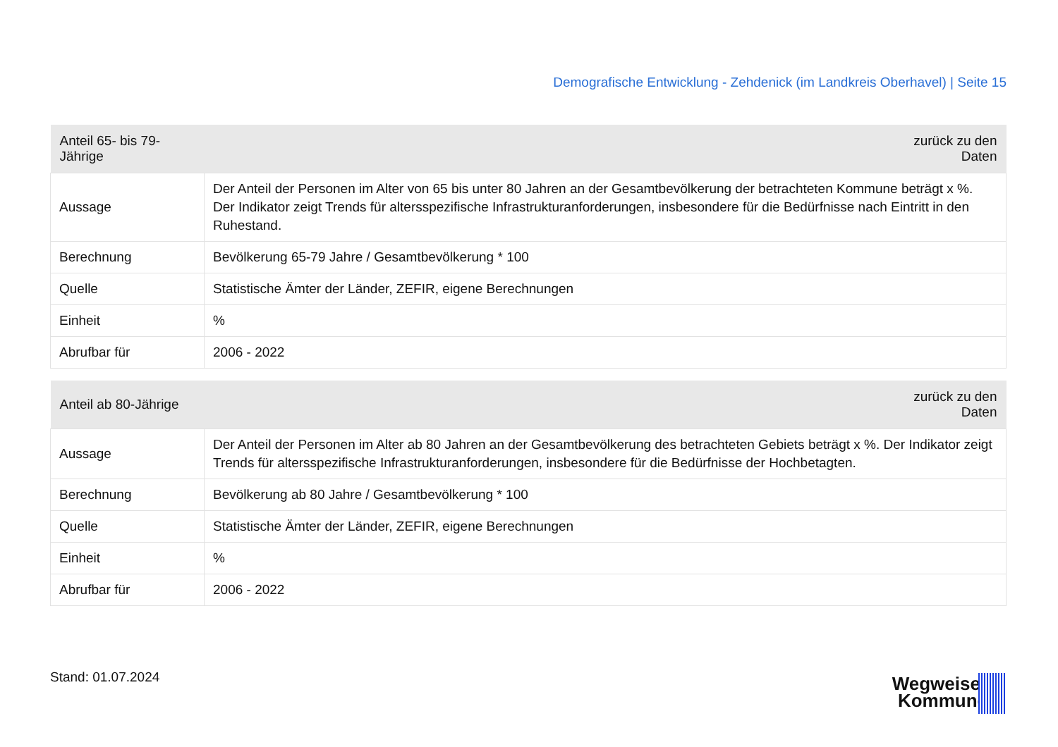Demografische Entwicklung - Zehdenick (im Landkreis Oberhavel) | Seite 15
| Anteil 65- bis 79-Jährige | zurück zu den Daten |
| --- | --- |
| Aussage | Der Anteil der Personen im Alter von 65 bis unter 80 Jahren an der Gesamtbevölkerung der betrachteten Kommune beträgt x %. Der Indikator zeigt Trends für altersspezifische Infrastrukturanforderungen, insbesondere für die Bedürfnisse nach Eintritt in den Ruhestand. |
| Berechnung | Bevölkerung 65-79 Jahre / Gesamtbevölkerung * 100 |
| Quelle | Statistische Ämter der Länder, ZEFIR, eigene Berechnungen |
| Einheit | % |
| Abrufbar für | 2006 - 2022 |
| Anteil ab 80-Jährige | zurück zu den Daten |
| --- | --- |
| Aussage | Der Anteil der Personen im Alter ab 80 Jahren an der Gesamtbevölkerung des betrachteten Gebiets beträgt x %. Der Indikator zeigt Trends für altersspezifische Infrastrukturanforderungen, insbesondere für die Bedürfnisse der Hochbetagten. |
| Berechnung | Bevölkerung ab 80 Jahre / Gesamtbevölkerung * 100 |
| Quelle | Statistische Ämter der Länder, ZEFIR, eigene Berechnungen |
| Einheit | % |
| Abrufbar für | 2006 - 2022 |
Stand: 01.07.2024
Wegweiser
Kommune